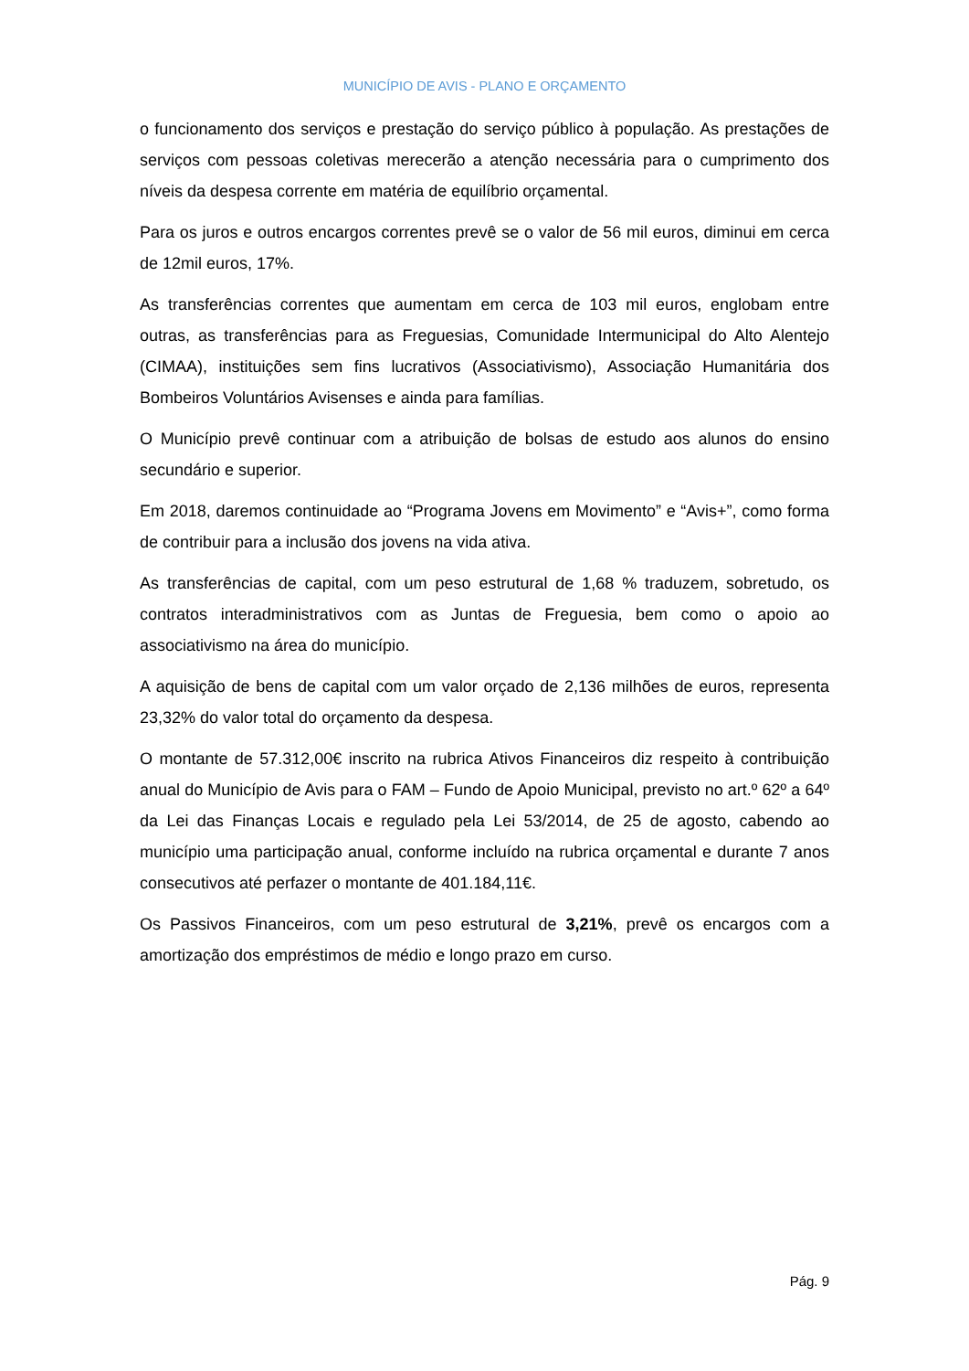MUNICÍPIO DE AVIS - PLANO E ORÇAMENTO
o funcionamento dos serviços e prestação do serviço público à população. As prestações de serviços com pessoas coletivas merecerão a atenção necessária para o cumprimento dos níveis da despesa corrente em matéria de equilíbrio orçamental.
Para os juros e outros encargos correntes prevê se o valor de 56 mil euros, diminui em cerca de 12mil euros, 17%.
As transferências correntes que aumentam em cerca de 103 mil euros, englobam entre outras, as transferências para as Freguesias, Comunidade Intermunicipal do Alto Alentejo (CIMAA), instituições sem fins lucrativos (Associativismo), Associação Humanitária dos Bombeiros Voluntários Avisenses e ainda para famílias.
O Município prevê continuar com a atribuição de bolsas de estudo aos alunos do ensino secundário e superior.
Em 2018, daremos continuidade ao “Programa Jovens em Movimento” e “Avis+”, como forma de contribuir para a inclusão dos jovens na vida ativa.
As transferências de capital, com um peso estrutural de 1,68 % traduzem, sobretudo, os contratos interadministrativos com as Juntas de Freguesia, bem como o apoio ao associativismo na área do município.
A aquisição de bens de capital com um valor orçado de 2,136 milhões de euros, representa 23,32% do valor total do orçamento da despesa.
O montante de 57.312,00€ inscrito na rubrica Ativos Financeiros diz respeito à contribuição anual do Município de Avis para o FAM – Fundo de Apoio Municipal, previsto no art.º 62º a 64º da Lei das Finanças Locais e regulado pela Lei 53/2014, de 25 de agosto, cabendo ao município uma participação anual, conforme incluído na rubrica orçamental e durante 7 anos consecutivos até perfazer o montante de 401.184,11€.
Os Passivos Financeiros, com um peso estrutural de 3,21%, prevê os encargos com a amortização dos empréstimos de médio e longo prazo em curso.
Pág. 9